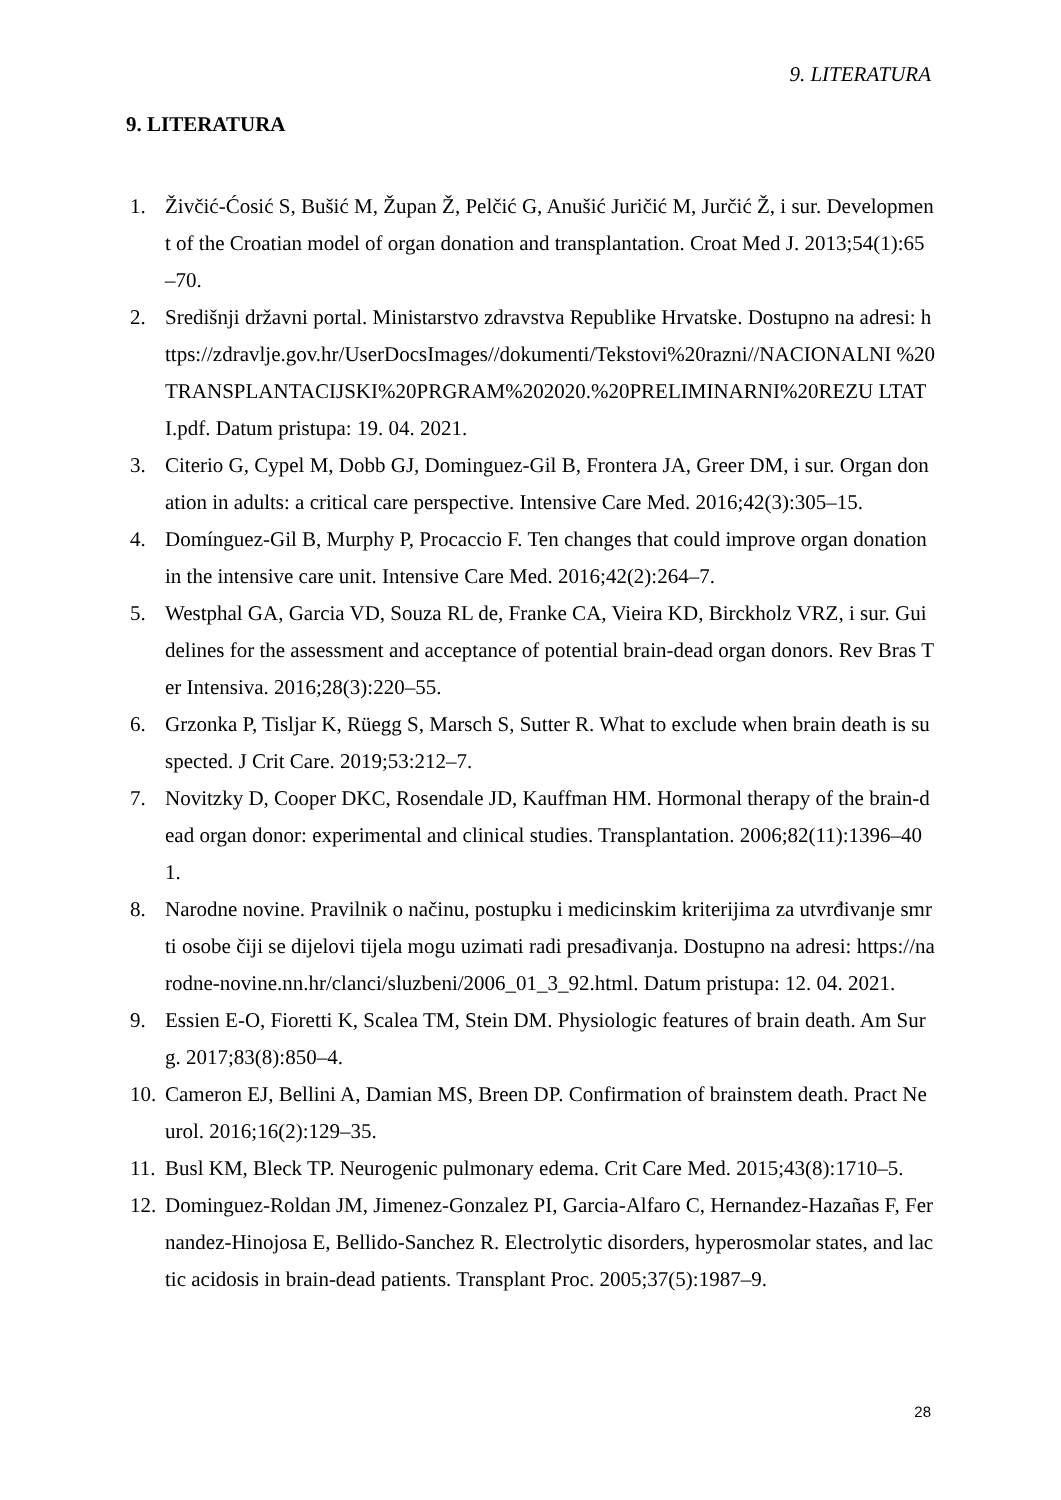9. LITERATURA
9. LITERATURA
1. Živčić-Ćosić S, Bušić M, Župan Ž, Pelčić G, Anušić Juričić M, Jurčić Ž, i sur. Development of the Croatian model of organ donation and transplantation. Croat Med J. 2013;54(1):65–70.
2. Središnji državni portal. Ministarstvo zdravstva Republike Hrvatske. Dostupno na adresi: https://zdravlje.gov.hr/UserDocsImages//dokumenti/Tekstovi%20razni//NACIONALNI %20TRANSPLANTACIJSKI%20PRGRAM%202020.%20PRELIMINARNI%20REZU LTATI.pdf. Datum pristupa: 19. 04. 2021.
3. Citerio G, Cypel M, Dobb GJ, Dominguez-Gil B, Frontera JA, Greer DM, i sur. Organ donation in adults: a critical care perspective. Intensive Care Med. 2016;42(3):305–15.
4. Domínguez-Gil B, Murphy P, Procaccio F. Ten changes that could improve organ donation in the intensive care unit. Intensive Care Med. 2016;42(2):264–7.
5. Westphal GA, Garcia VD, Souza RL de, Franke CA, Vieira KD, Birckholz VRZ, i sur. Guidelines for the assessment and acceptance of potential brain-dead organ donors. Rev Bras Ter Intensiva. 2016;28(3):220–55.
6. Grzonka P, Tisljar K, Rüegg S, Marsch S, Sutter R. What to exclude when brain death is suspected. J Crit Care. 2019;53:212–7.
7. Novitzky D, Cooper DKC, Rosendale JD, Kauffman HM. Hormonal therapy of the brain-dead organ donor: experimental and clinical studies. Transplantation. 2006;82(11):1396–401.
8. Narodne novine. Pravilnik o načinu, postupku i medicinskim kriterijima za utvrđivanje smrti osobe čiji se dijelovi tijela mogu uzimati radi presađivanja. Dostupno na adresi: https://narodne-novine.nn.hr/clanci/sluzbeni/2006_01_3_92.html. Datum pristupa: 12. 04. 2021.
9. Essien E-O, Fioretti K, Scalea TM, Stein DM. Physiologic features of brain death. Am Surg. 2017;83(8):850–4.
10. Cameron EJ, Bellini A, Damian MS, Breen DP. Confirmation of brainstem death. Pract Neurol. 2016;16(2):129–35.
11. Busl KM, Bleck TP. Neurogenic pulmonary edema. Crit Care Med. 2015;43(8):1710–5.
12. Dominguez-Roldan JM, Jimenez-Gonzalez PI, Garcia-Alfaro C, Hernandez-Hazañas F, Fernandez-Hinojosa E, Bellido-Sanchez R. Electrolytic disorders, hyperosmolar states, and lactic acidosis in brain-dead patients. Transplant Proc. 2005;37(5):1987–9.
28